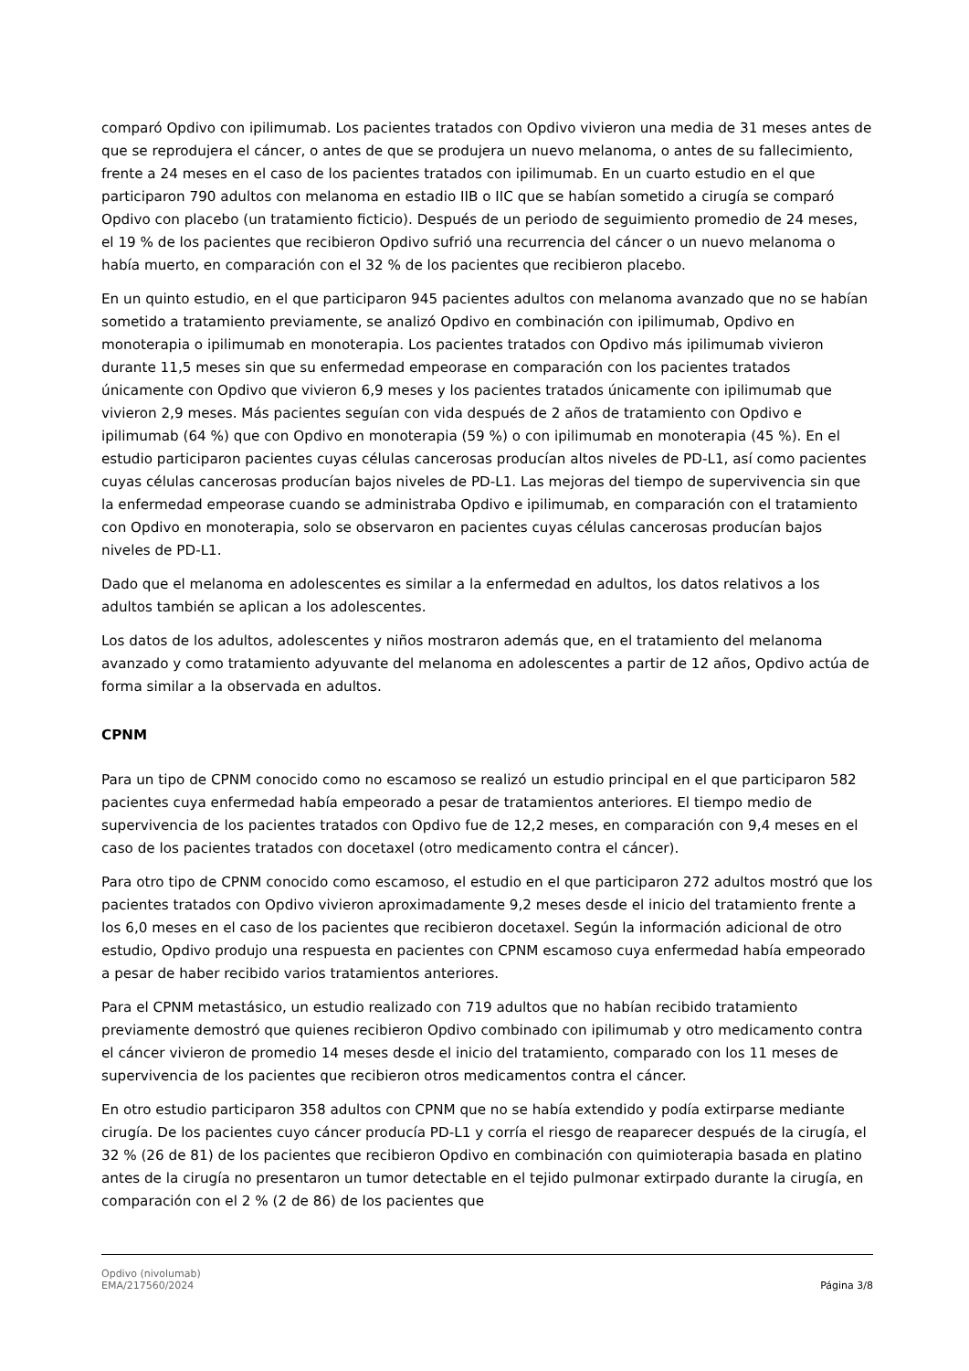comparó Opdivo con ipilimumab. Los pacientes tratados con Opdivo vivieron una media de 31 meses antes de que se reprodujera el cáncer, o antes de que se produjera un nuevo melanoma, o antes de su fallecimiento, frente a 24 meses en el caso de los pacientes tratados con ipilimumab. En un cuarto estudio en el que participaron 790 adultos con melanoma en estadio IIB o IIC que se habían sometido a cirugía se comparó Opdivo con placebo (un tratamiento ficticio). Después de un periodo de seguimiento promedio de 24 meses, el 19 % de los pacientes que recibieron Opdivo sufrió una recurrencia del cáncer o un nuevo melanoma o había muerto, en comparación con el 32 % de los pacientes que recibieron placebo.
En un quinto estudio, en el que participaron 945 pacientes adultos con melanoma avanzado que no se habían sometido a tratamiento previamente, se analizó Opdivo en combinación con ipilimumab, Opdivo en monoterapia o ipilimumab en monoterapia. Los pacientes tratados con Opdivo más ipilimumab vivieron durante 11,5 meses sin que su enfermedad empeorase en comparación con los pacientes tratados únicamente con Opdivo que vivieron 6,9 meses y los pacientes tratados únicamente con ipilimumab que vivieron 2,9 meses. Más pacientes seguían con vida después de 2 años de tratamiento con Opdivo e ipilimumab (64 %) que con Opdivo en monoterapia (59 %) o con ipilimumab en monoterapia (45 %). En el estudio participaron pacientes cuyas células cancerosas producían altos niveles de PD-L1, así como pacientes cuyas células cancerosas producían bajos niveles de PD-L1. Las mejoras del tiempo de supervivencia sin que la enfermedad empeorase cuando se administraba Opdivo e ipilimumab, en comparación con el tratamiento con Opdivo en monoterapia, solo se observaron en pacientes cuyas células cancerosas producían bajos niveles de PD-L1.
Dado que el melanoma en adolescentes es similar a la enfermedad en adultos, los datos relativos a los adultos también se aplican a los adolescentes.
Los datos de los adultos, adolescentes y niños mostraron además que, en el tratamiento del melanoma avanzado y como tratamiento adyuvante del melanoma en adolescentes a partir de 12 años, Opdivo actúa de forma similar a la observada en adultos.
CPNM
Para un tipo de CPNM conocido como no escamoso se realizó un estudio principal en el que participaron 582 pacientes cuya enfermedad había empeorado a pesar de tratamientos anteriores. El tiempo medio de supervivencia de los pacientes tratados con Opdivo fue de 12,2 meses, en comparación con 9,4 meses en el caso de los pacientes tratados con docetaxel (otro medicamento contra el cáncer).
Para otro tipo de CPNM conocido como escamoso, el estudio en el que participaron 272 adultos mostró que los pacientes tratados con Opdivo vivieron aproximadamente 9,2 meses desde el inicio del tratamiento frente a los 6,0 meses en el caso de los pacientes que recibieron docetaxel. Según la información adicional de otro estudio, Opdivo produjo una respuesta en pacientes con CPNM escamoso cuya enfermedad había empeorado a pesar de haber recibido varios tratamientos anteriores.
Para el CPNM metastásico, un estudio realizado con 719 adultos que no habían recibido tratamiento previamente demostró que quienes recibieron Opdivo combinado con ipilimumab y otro medicamento contra el cáncer vivieron de promedio 14 meses desde el inicio del tratamiento, comparado con los 11 meses de supervivencia de los pacientes que recibieron otros medicamentos contra el cáncer.
En otro estudio participaron 358 adultos con CPNM que no se había extendido y podía extirparse mediante cirugía. De los pacientes cuyo cáncer producía PD-L1 y corría el riesgo de reaparecer después de la cirugía, el 32 % (26 de 81) de los pacientes que recibieron Opdivo en combinación con quimioterapia basada en platino antes de la cirugía no presentaron un tumor detectable en el tejido pulmonar extirpado durante la cirugía, en comparación con el 2 % (2 de 86) de los pacientes que
Opdivo (nivolumab)
EMA/217560/2024
Página 3/8